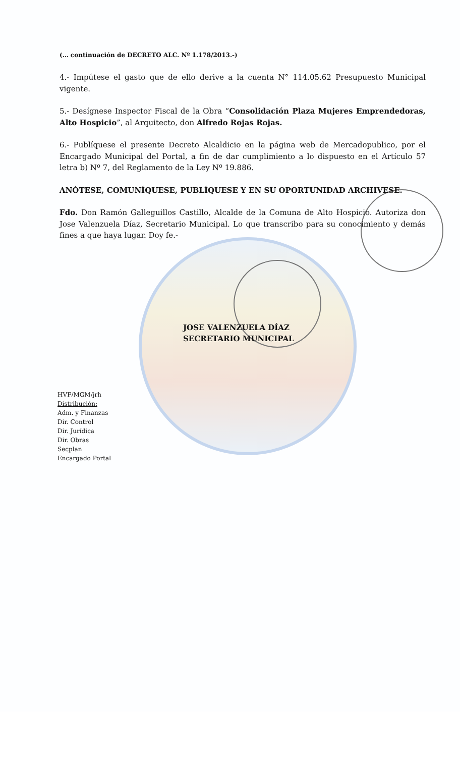(… continuación de DECRETO ALC. Nº 1.178/2013.-)
4.- Impútese el gasto que de ello derive a la cuenta N° 114.05.62 Presupuesto Municipal vigente.
5.- Desígnese Inspector Fiscal de la Obra “Consolidación Plaza Mujeres Emprendedoras, Alto Hospicio”, al Arquitecto, don Alfredo Rojas Rojas.
6.- Publíquese el presente Decreto Alcaldicio en la página web de Mercadopublico, por el Encargado Municipal del Portal, a fin de dar cumplimiento a lo dispuesto en el Artículo 57 letra b) Nº 7, del Reglamento de la Ley Nº 19.886.
ANÓTESE, COMUNÍQUESE, PUBLÍQUESE Y EN SU OPORTUNIDAD ARCHIVESE.
Fdo. Don Ramón Galleguillos Castillo, Alcalde de la Comuna de Alto Hospicio. Autoriza don Jose Valenzuela Díaz, Secretario Municipal. Lo que transcribo para su conocimiento y demás fines a que haya lugar. Doy fe.-
JOSE VALENZUELA DÍAZ
SECRETARIO MUNICIPAL
HVF/MGM/jrh
Distribución:
Adm. y Finanzas
Dir. Control
Dir. Jurídica
Dir. Obras
Secplan
Encargado Portal